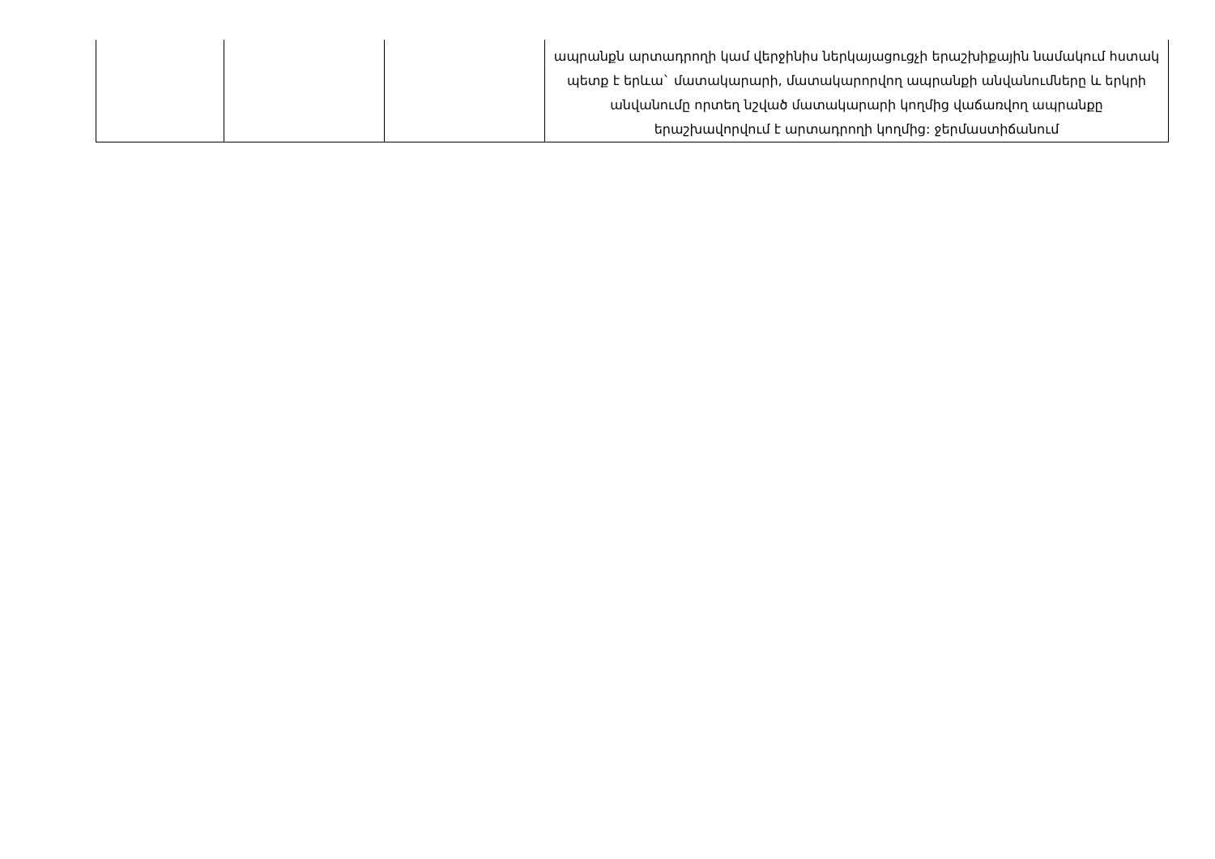| | | | ապրանքն արտադրողի կամ վերջինիս ներկայացուցչի երաշխիքային նամակում հստակ պետք է երևա` մատակարարի, մատակարորվող ապրանքի անվանումները և երկրի անվանումը որտեղ նշված մատակարարի կողմից վաճառվող ապրանքը երաշխավորվում է արտադրողի կողմից: ջերմաստիճանում |